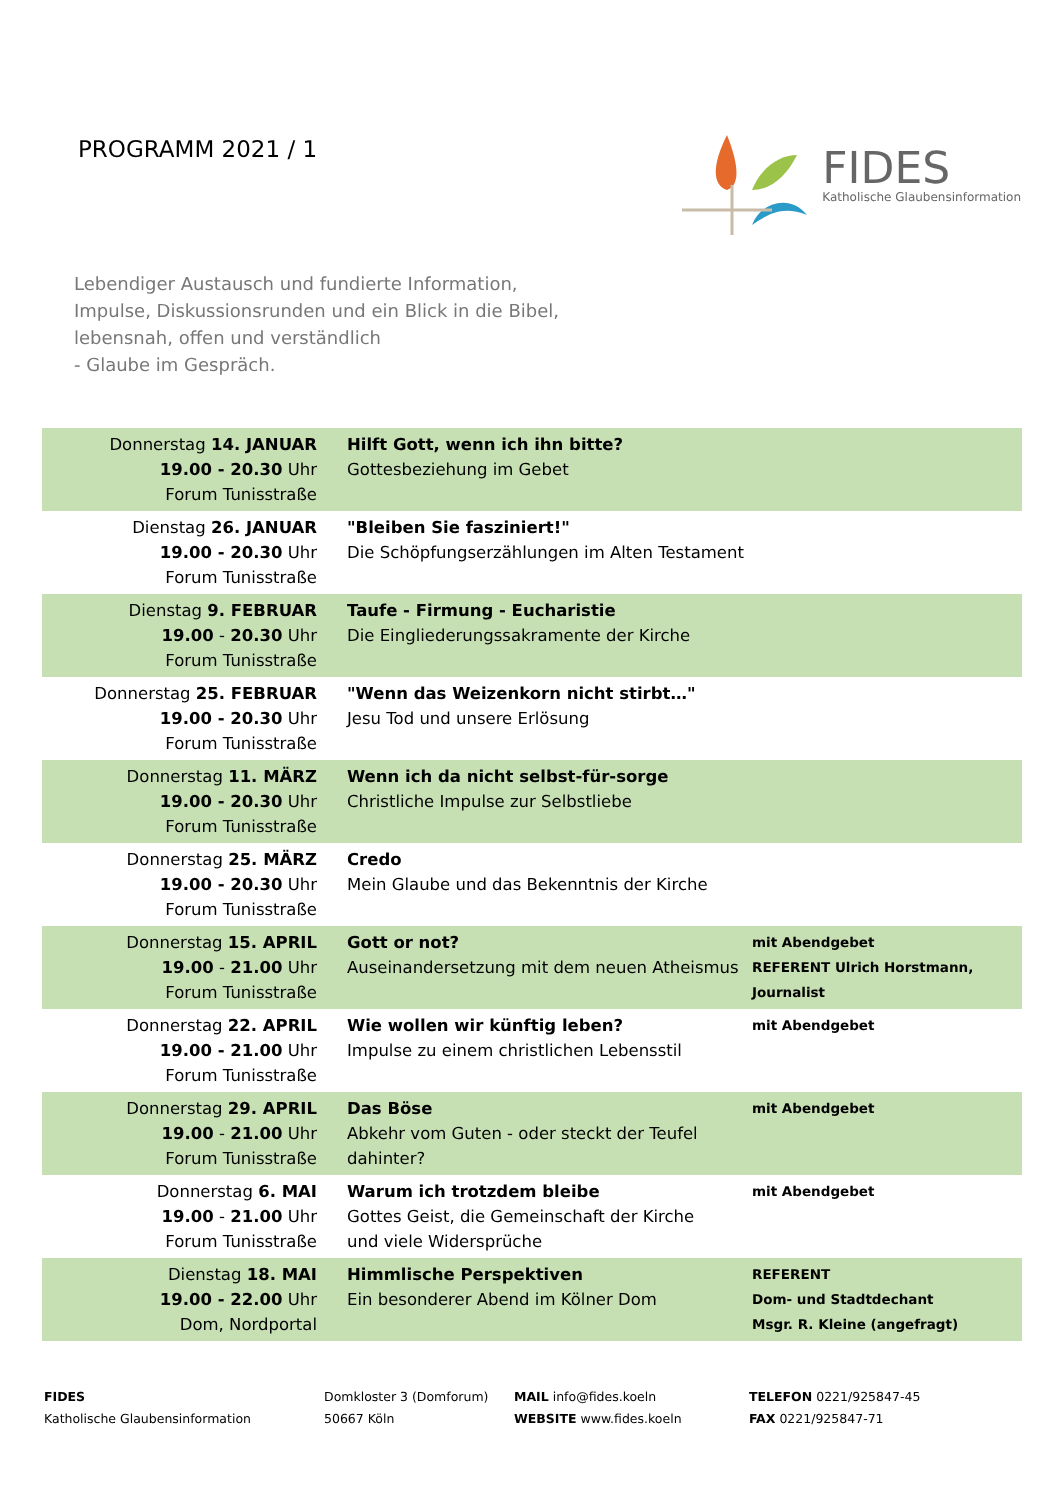PROGRAMM 2021 / 1
FIDES
Katholische Glaubensinformation
Lebendiger Austausch und fundierte Information,
Impulse, Diskussionsrunden und ein Blick in die Bibel,
lebensnah, offen und verständlich
- Glaube im Gespräch.
| Donnerstag 14. JANUAR 19.00 - 20.30 Uhr Forum Tunisstraße | Hilft Gott, wenn ich ihn bitte? Gottesbeziehung im Gebet | |
| Dienstag 26. JANUAR 19.00 - 20.30 Uhr Forum Tunisstraße | "Bleiben Sie fasziniert!" Die Schöpfungserzählungen im Alten Testament | |
| Dienstag 9. FEBRUAR 19.00 - 20.30 Uhr Forum Tunisstraße | Taufe - Firmung - Eucharistie Die Eingliederungssakramente der Kirche | |
| Donnerstag 25. FEBRUAR 19.00 - 20.30 Uhr Forum Tunisstraße | "Wenn das Weizenkorn nicht stirbt…" Jesu Tod und unsere Erlösung | |
| Donnerstag 11. MÄRZ 19.00 - 20.30 Uhr Forum Tunisstraße | Wenn ich da nicht selbst-für-sorge Christliche Impulse zur Selbstliebe | |
| Donnerstag 25. MÄRZ 19.00 - 20.30 Uhr Forum Tunisstraße | Credo Mein Glaube und das Bekenntnis der Kirche | |
| Donnerstag 15. APRIL 19.00 - 21.00 Uhr Forum Tunisstraße | Gott or not? Auseinandersetzung mit dem neuen Atheismus | mit Abendgebet REFERENT Ulrich Horstmann, Journalist |
| Donnerstag 22. APRIL 19.00 - 21.00 Uhr Forum Tunisstraße | Wie wollen wir künftig leben? Impulse zu einem christlichen Lebensstil | mit Abendgebet |
| Donnerstag 29. APRIL 19.00 - 21.00 Uhr Forum Tunisstraße | Das Böse Abkehr vom Guten - oder steckt der Teufel dahinter? | mit Abendgebet |
| Donnerstag 6. MAI 19.00 - 21.00 Uhr Forum Tunisstraße | Warum ich trotzdem bleibe Gottes Geist, die Gemeinschaft der Kirche und viele Widersprüche | mit Abendgebet |
| Dienstag 18. MAI 19.00 - 22.00 Uhr Dom, Nordportal | Himmlische Perspektiven Ein besonderer Abend im Kölner Dom | REFERENT Dom- und Stadtdechant Msgr. R. Kleine (angefragt) |
FIDES
Katholische Glaubensinformation
Domkloster 3 (Domforum)
50667 Köln
MAIL info@fides.koeln
WEBSITE www.fides.koeln
TELEFON 0221/925847-45
FAX 0221/925847-71